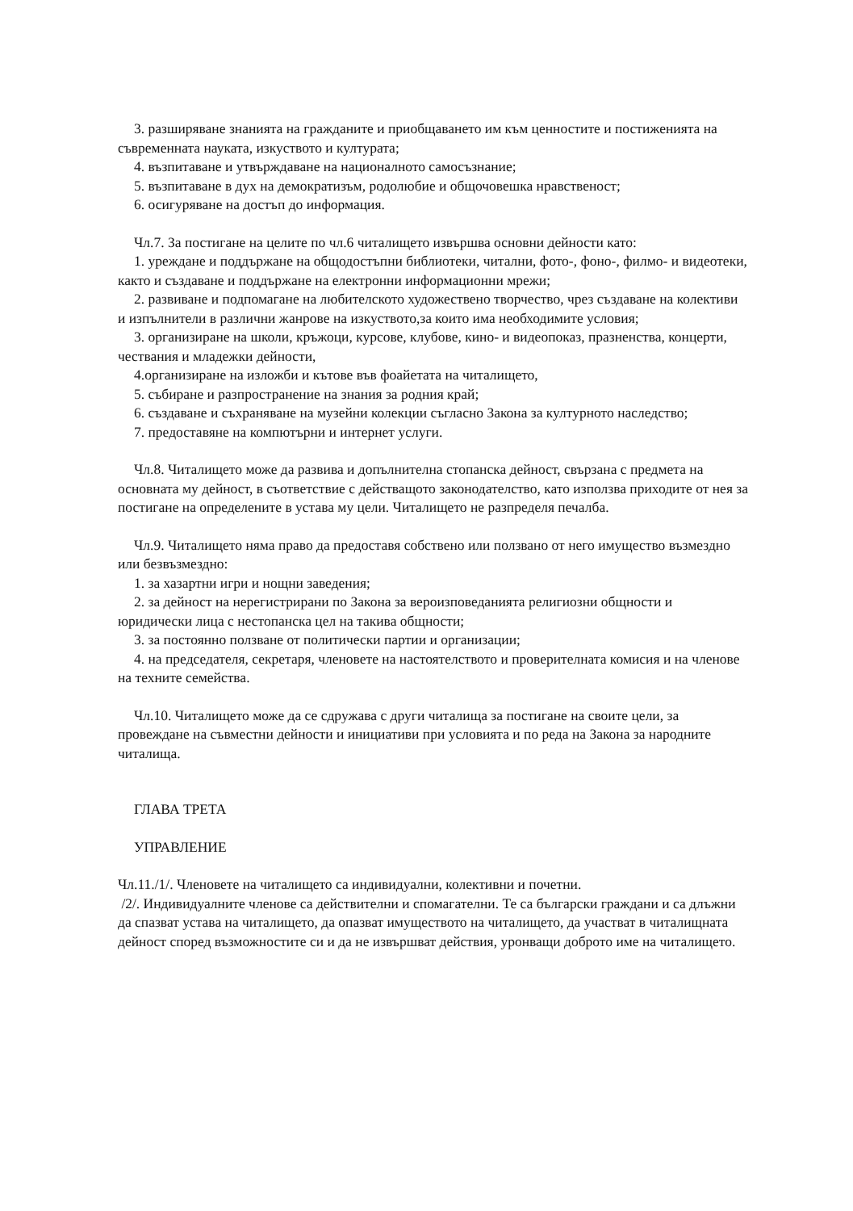3. разширяване знанията на гражданите и приобщаването им към ценностите и постиженията на съвременната науката, изкуството и културата;
4. възпитаване и утвърждаване на националното самосъзнание;
5. възпитаване в дух на демократизъм, родолюбие и общочовешка нравственост;
6. осигуряване на достъп до информация.
Чл.7. За постигане на целите по чл.6 читалището извършва основни дейности като:
1. уреждане и поддържане на общодостъпни библиотеки, читални, фото-, фоно-, филмо- и видеотеки, както и създаване и поддържане на електронни информационни мрежи;
2. развиване и подпомагане на любителското художествено творчество, чрез създаване на колективи и изпълнители в различни жанрове на изкуството,за които има необходимите условия;
3. организиране на школи, кръжоци, курсове, клубове, кино- и видеопоказ, празненства, концерти, чествания и младежки дейности,
4.организиране на изложби и кътове във фоайетата на читалището,
5. събиране и разпространение на знания за родния край;
6. създаване и съхраняване на музейни колекции съгласно Закона за културното наследство;
7. предоставяне на компютърни и интернет услуги.
Чл.8. Читалището може да развива и допълнителна стопанска дейност, свързана с предмета на основната му дейност, в съответствие с действащото законодателство, като използва приходите от нея за постигане на определените в устава му цели. Читалището не разпределя печалба.
Чл.9. Читалището няма право да предоставя собствено или ползвано от него имущество възмездно или безвъзмездно:
1. за хазартни игри и нощни заведения;
2. за дейност на нерегистрирани по Закона за вероизповеданията религиозни общности и юридически лица с нестопанска цел на такива общности;
3. за постоянно ползване от политически партии и организации;
4. на председателя, секретаря, членовете на настоятелството и проверителната комисия и на членове на техните семейства.
Чл.10. Читалището може да се сдружава с други читалища за постигане на своите цели, за провеждане на съвместни дейности и инициативи при условията и по реда на Закона за народните читалища.
ГЛАВА ТРЕТА
УПРАВЛЕНИЕ
Чл.11./1/. Членовете на читалището са индивидуални, колективни и почетни.
/2/. Индивидуалните членове са действителни и спомагателни. Те са български граждани и са длъжни да спазват устава на читалището, да опазват имуществото на читалището, да участват в читалищната дейност според възможностите си и да не извършват действия, уронващи доброто име на читалището.